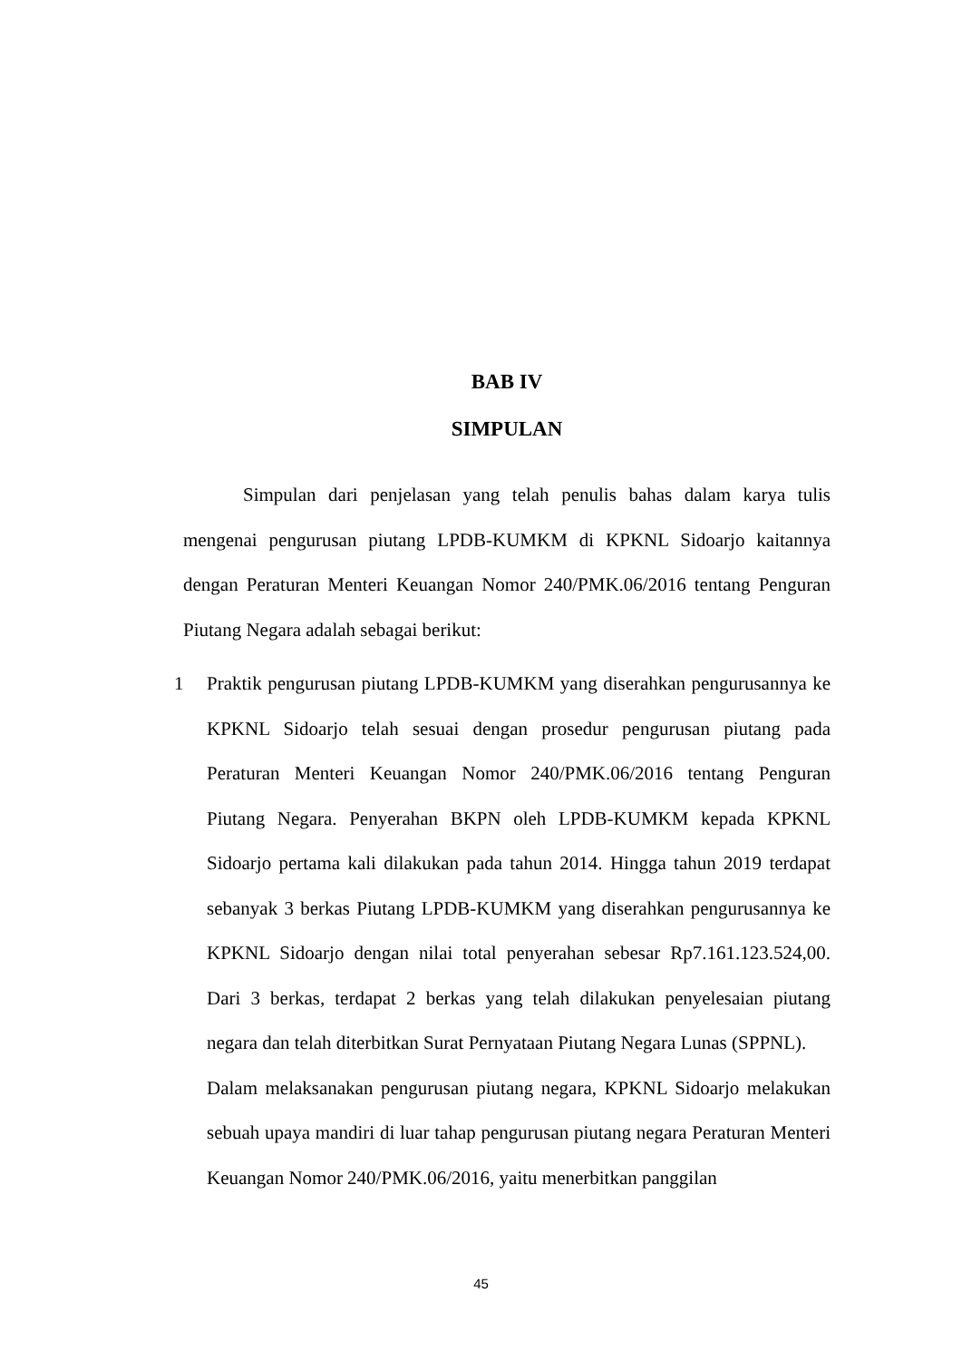BAB IV
SIMPULAN
Simpulan dari penjelasan yang telah penulis bahas dalam karya tulis mengenai pengurusan piutang LPDB-KUMKM di KPKNL Sidoarjo kaitannya dengan Peraturan Menteri Keuangan Nomor 240/PMK.06/2016 tentang Penguran Piutang Negara adalah sebagai berikut:
1 Praktik pengurusan piutang LPDB-KUMKM yang diserahkan pengurusannya ke KPKNL Sidoarjo telah sesuai dengan prosedur pengurusan piutang pada Peraturan Menteri Keuangan Nomor 240/PMK.06/2016 tentang Penguran Piutang Negara. Penyerahan BKPN oleh LPDB-KUMKM kepada KPKNL Sidoarjo pertama kali dilakukan pada tahun 2014. Hingga tahun 2019 terdapat sebanyak 3 berkas Piutang LPDB-KUMKM yang diserahkan pengurusannya ke KPKNL Sidoarjo dengan nilai total penyerahan sebesar Rp7.161.123.524,00. Dari 3 berkas, terdapat 2 berkas yang telah dilakukan penyelesaian piutang negara dan telah diterbitkan Surat Pernyataan Piutang Negara Lunas (SPPNL).
Dalam melaksanakan pengurusan piutang negara, KPKNL Sidoarjo melakukan sebuah upaya mandiri di luar tahap pengurusan piutang negara Peraturan Menteri Keuangan Nomor 240/PMK.06/2016, yaitu menerbitkan panggilan
45